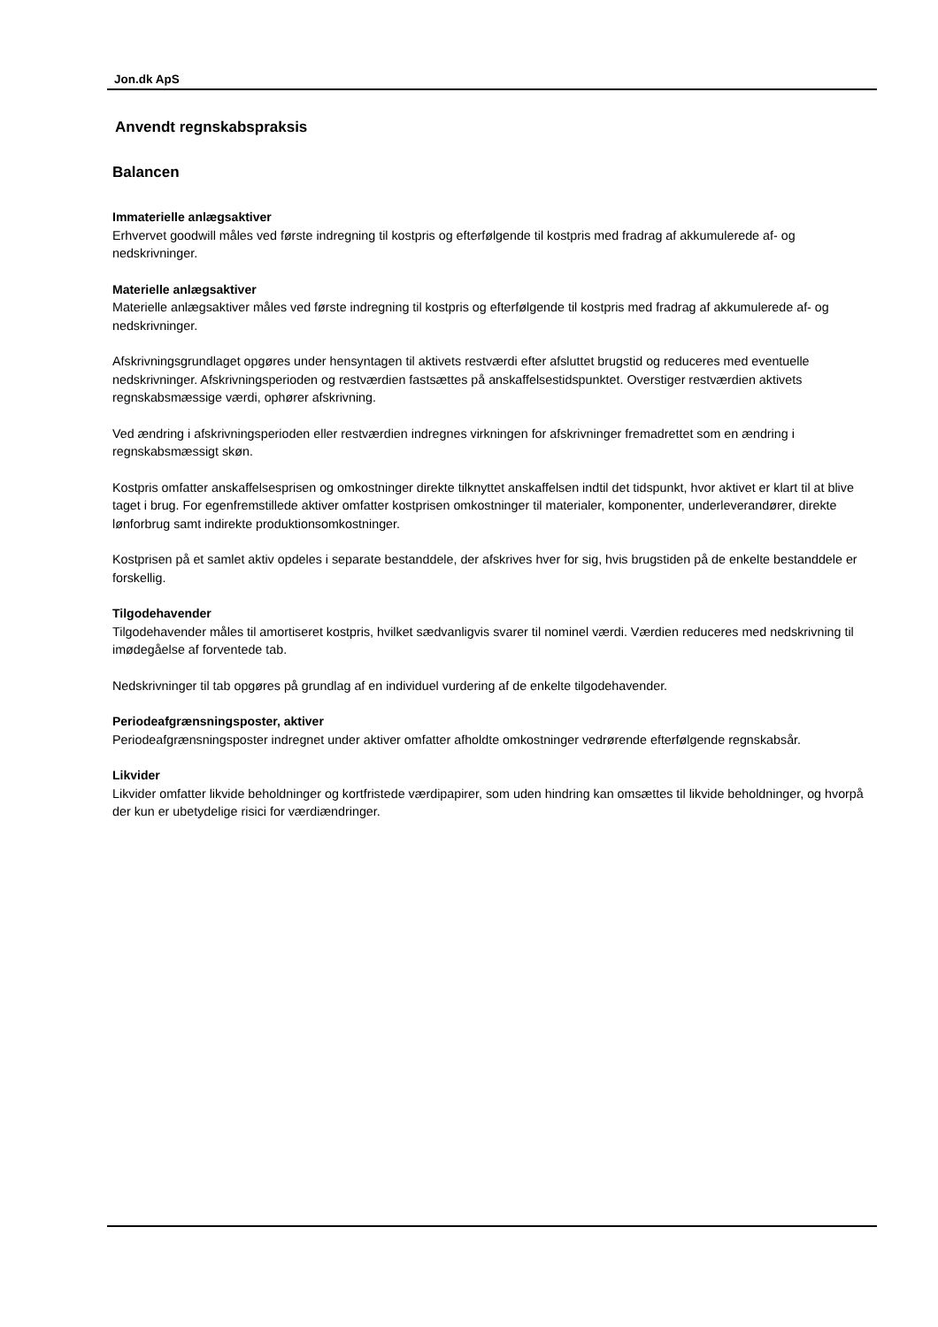Jon.dk ApS
Anvendt regnskabspraksis
Balancen
Immaterielle anlægsaktiver
Erhvervet goodwill måles ved første indregning til kostpris og efterfølgende til kostpris med fradrag af akkumulerede af- og nedskrivninger.
Materielle anlægsaktiver
Materielle anlægsaktiver måles ved første indregning til kostpris og efterfølgende til kostpris med fradrag af akkumulerede af- og nedskrivninger.
Afskrivningsgrundlaget opgøres under hensyntagen til aktivets restværdi efter afsluttet brugstid og reduceres med eventuelle nedskrivninger. Afskrivningsperioden og restværdien fastsættes på anskaffelsestidspunktet. Overstiger restværdien aktivets regnskabsmæssige værdi, ophører afskrivning.
Ved ændring i afskrivningsperioden eller restværdien indregnes virkningen for afskrivninger fremadrettet som en ændring i regnskabsmæssigt skøn.
Kostpris omfatter anskaffelsesprisen og omkostninger direkte tilknyttet anskaffelsen indtil det tidspunkt, hvor aktivet er klart til at blive taget i brug. For egenfremstillede aktiver omfatter kostprisen omkostninger til materialer, komponenter, underleverandører, direkte lønforbrug samt indirekte produktionsomkostninger.
Kostprisen på et samlet aktiv opdeles i separate bestanddele, der afskrives hver for sig, hvis brugstiden på de enkelte bestanddele er forskellig.
Tilgodehavender
Tilgodehavender måles til amortiseret kostpris, hvilket sædvanligvis svarer til nominel værdi. Værdien reduceres med nedskrivning til imødegåelse af forventede tab.
Nedskrivninger til tab opgøres på grundlag af en individuel vurdering af de enkelte tilgodehavender.
Periodeafgrænsningsposter, aktiver
Periodeafgrænsningsposter indregnet under aktiver omfatter afholdte omkostninger vedrørende efterfølgende regnskabsår.
Likvider
Likvider omfatter likvide beholdninger og kortfristede værdipapirer, som uden hindring kan omsættes til likvide beholdninger, og hvorpå der kun er ubetydelige risici for værdiændringer.